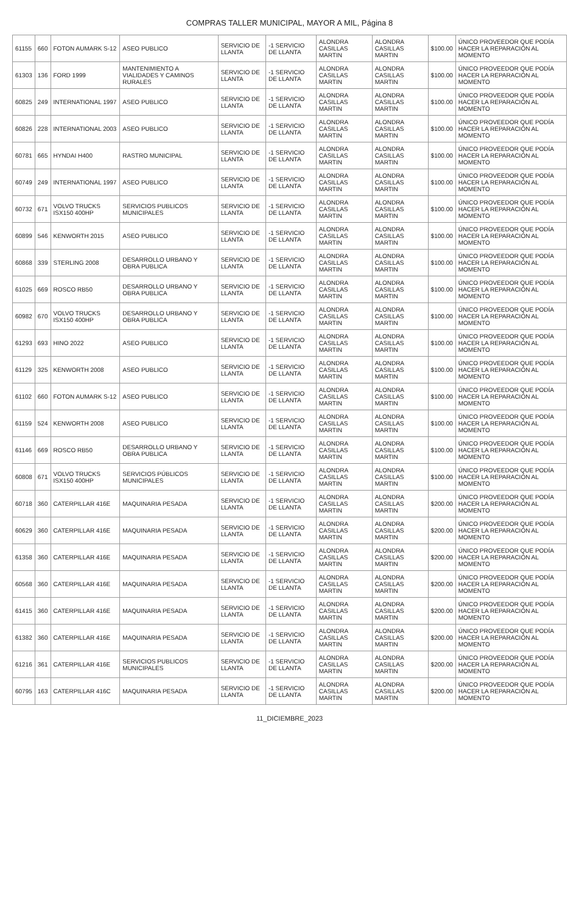COMPRAS TALLER MUNICIPAL, MAYOR A MIL, Página 8
| 61155 | 660 | FOTON AUMARK S-12 | ASEO PUBLICO | SERVICIO DE LLANTA | -1 SERVICIO DE LLANTA | ALONDRA CASILLAS MARTIN | ALONDRA CASILLAS MARTIN | $100.00 | ÚNICO PROVEEDOR QUE PODÍA HACER LA REPARACIÓN AL MOMENTO |
| 61303 | 136 | FORD 1999 | MANTENIMIENTO A VIALIDADES Y CAMINOS RURALES | SERVICIO DE LLANTA | -1 SERVICIO DE LLANTA | ALONDRA CASILLAS MARTIN | ALONDRA CASILLAS MARTIN | $100.00 | ÚNICO PROVEEDOR QUE PODÍA HACER LA REPARACIÓN AL MOMENTO |
| 60825 | 249 | INTERNATIONAL 1997 | ASEO PUBLICO | SERVICIO DE LLANTA | -1 SERVICIO DE LLANTA | ALONDRA CASILLAS MARTIN | ALONDRA CASILLAS MARTIN | $100.00 | ÚNICO PROVEEDOR QUE PODÍA HACER LA REPARACIÓN AL MOMENTO |
| 60826 | 228 | INTERNATIONAL 2003 | ASEO PUBLICO | SERVICIO DE LLANTA | -1 SERVICIO DE LLANTA | ALONDRA CASILLAS MARTIN | ALONDRA CASILLAS MARTIN | $100.00 | ÚNICO PROVEEDOR QUE PODÍA HACER LA REPARACIÓN AL MOMENTO |
| 60781 | 665 | HYNDAI H400 | RASTRO MUNICIPAL | SERVICIO DE LLANTA | -1 SERVICIO DE LLANTA | ALONDRA CASILLAS MARTIN | ALONDRA CASILLAS MARTIN | $100.00 | ÚNICO PROVEEDOR QUE PODÍA HACER LA REPARACIÓN AL MOMENTO |
| 60749 | 249 | INTERNATIONAL 1997 | ASEO PUBLICO | SERVICIO DE LLANTA | -1 SERVICIO DE LLANTA | ALONDRA CASILLAS MARTIN | ALONDRA CASILLAS MARTIN | $100.00 | ÚNICO PROVEEDOR QUE PODÍA HACER LA REPARACIÓN AL MOMENTO |
| 60732 | 671 | VOLVO TRUCKS ISX150 400HP | SERVICIOS PUBLICOS MUNICIPALES | SERVICIO DE LLANTA | -1 SERVICIO DE LLANTA | ALONDRA CASILLAS MARTIN | ALONDRA CASILLAS MARTIN | $100.00 | ÚNICO PROVEEDOR QUE PODÍA HACER LA REPARACIÓN AL MOMENTO |
| 60899 | 546 | KENWORTH 2015 | ASEO PUBLICO | SERVICIO DE LLANTA | -1 SERVICIO DE LLANTA | ALONDRA CASILLAS MARTIN | ALONDRA CASILLAS MARTIN | $100.00 | ÚNICO PROVEEDOR QUE PODÍA HACER LA REPARACIÓN AL MOMENTO |
| 60868 | 339 | STERLING 2008 | DESARROLLO URBANO Y OBRA PUBLICA | SERVICIO DE LLANTA | -1 SERVICIO DE LLANTA | ALONDRA CASILLAS MARTIN | ALONDRA CASILLAS MARTIN | $100.00 | ÚNICO PROVEEDOR QUE PODÍA HACER LA REPARACIÓN AL MOMENTO |
| 61025 | 669 | ROSCO RB50 | DESARROLLO URBANO Y OBRA PUBLICA | SERVICIO DE LLANTA | -1 SERVICIO DE LLANTA | ALONDRA CASILLAS MARTIN | ALONDRA CASILLAS MARTIN | $100.00 | ÚNICO PROVEEDOR QUE PODÍA HACER LA REPARACIÓN AL MOMENTO |
| 60982 | 670 | VOLVO TRUCKS ISX150 400HP | DESARROLLO URBANO Y OBRA PUBLICA | SERVICIO DE LLANTA | -1 SERVICIO DE LLANTA | ALONDRA CASILLAS MARTIN | ALONDRA CASILLAS MARTIN | $100.00 | ÚNICO PROVEEDOR QUE PODÍA HACER LA REPARACIÓN AL MOMENTO |
| 61293 | 693 | HINO 2022 | ASEO PUBLICO | SERVICIO DE LLANTA | -1 SERVICIO DE LLANTA | ALONDRA CASILLAS MARTIN | ALONDRA CASILLAS MARTIN | $100.00 | ÚNICO PROVEEDOR QUE PODÍA HACER LA REPARACIÓN AL MOMENTO |
| 61129 | 325 | KENWORTH 2008 | ASEO PUBLICO | SERVICIO DE LLANTA | -1 SERVICIO DE LLANTA | ALONDRA CASILLAS MARTIN | ALONDRA CASILLAS MARTIN | $100.00 | ÚNICO PROVEEDOR QUE PODÍA HACER LA REPARACIÓN AL MOMENTO |
| 61102 | 660 | FOTON AUMARK S-12 | ASEO PUBLICO | SERVICIO DE LLANTA | -1 SERVICIO DE LLANTA | ALONDRA CASILLAS MARTIN | ALONDRA CASILLAS MARTIN | $100.00 | ÚNICO PROVEEDOR QUE PODÍA HACER LA REPARACIÓN AL MOMENTO |
| 61159 | 524 | KENWORTH 2008 | ASEO PUBLICO | SERVICIO DE LLANTA | -1 SERVICIO DE LLANTA | ALONDRA CASILLAS MARTIN | ALONDRA CASILLAS MARTIN | $100.00 | ÚNICO PROVEEDOR QUE PODÍA HACER LA REPARACIÓN AL MOMENTO |
| 61146 | 669 | ROSCO RB50 | DESARROLLO URBANO Y OBRA PUBLICA | SERVICIO DE LLANTA | -1 SERVICIO DE LLANTA | ALONDRA CASILLAS MARTIN | ALONDRA CASILLAS MARTIN | $100.00 | ÚNICO PROVEEDOR QUE PODÍA HACER LA REPARACIÓN AL MOMENTO |
| 60808 | 671 | VOLVO TRUCKS ISX150 400HP | SERVICIOS PÚBLICOS MUNICIPALES | SERVICIO DE LLANTA | -1 SERVICIO DE LLANTA | ALONDRA CASILLAS MARTIN | ALONDRA CASILLAS MARTIN | $100.00 | ÚNICO PROVEEDOR QUE PODÍA HACER LA REPARACIÓN AL MOMENTO |
| 60718 | 360 | CATERPILLAR 416E | MAQUINARIA PESADA | SERVICIO DE LLANTA | -1 SERVICIO DE LLANTA | ALONDRA CASILLAS MARTIN | ALONDRA CASILLAS MARTIN | $200.00 | ÚNICO PROVEEDOR QUE PODÍA HACER LA REPARACIÓN AL MOMENTO |
| 60629 | 360 | CATERPILLAR 416E | MAQUINARIA PESADA | SERVICIO DE LLANTA | -1 SERVICIO DE LLANTA | ALONDRA CASILLAS MARTIN | ALONDRA CASILLAS MARTIN | $200.00 | ÚNICO PROVEEDOR QUE PODÍA HACER LA REPARACIÓN AL MOMENTO |
| 61358 | 360 | CATERPILLAR 416E | MAQUINARIA PESADA | SERVICIO DE LLANTA | -1 SERVICIO DE LLANTA | ALONDRA CASILLAS MARTIN | ALONDRA CASILLAS MARTIN | $200.00 | ÚNICO PROVEEDOR QUE PODÍA HACER LA REPARACIÓN AL MOMENTO |
| 60568 | 360 | CATERPILLAR 416E | MAQUINARIA PESADA | SERVICIO DE LLANTA | -1 SERVICIO DE LLANTA | ALONDRA CASILLAS MARTIN | ALONDRA CASILLAS MARTIN | $200.00 | ÚNICO PROVEEDOR QUE PODÍA HACER LA REPARACIÓN AL MOMENTO |
| 61415 | 360 | CATERPILLAR 416E | MAQUINARIA PESADA | SERVICIO DE LLANTA | -1 SERVICIO DE LLANTA | ALONDRA CASILLAS MARTIN | ALONDRA CASILLAS MARTIN | $200.00 | ÚNICO PROVEEDOR QUE PODÍA HACER LA REPARACIÓN AL MOMENTO |
| 61382 | 360 | CATERPILLAR 416E | MAQUINARIA PESADA | SERVICIO DE LLANTA | -1 SERVICIO DE LLANTA | ALONDRA CASILLAS MARTIN | ALONDRA CASILLAS MARTIN | $200.00 | ÚNICO PROVEEDOR QUE PODÍA HACER LA REPARACIÓN AL MOMENTO |
| 61216 | 361 | CATERPILLAR 416E | SERVICIOS PUBLICOS MUNICIPALES | SERVICIO DE LLANTA | -1 SERVICIO DE LLANTA | ALONDRA CASILLAS MARTIN | ALONDRA CASILLAS MARTIN | $200.00 | ÚNICO PROVEEDOR QUE PODÍA HACER LA REPARACIÓN AL MOMENTO |
| 60795 | 163 | CATERPILLAR 416C | MAQUINARIA PESADA | SERVICIO DE LLANTA | -1 SERVICIO DE LLANTA | ALONDRA CASILLAS MARTIN | ALONDRA CASILLAS MARTIN | $200.00 | ÚNICO PROVEEDOR QUE PODÍA HACER LA REPARACIÓN AL MOMENTO |
11_DICIEMBRE_2023